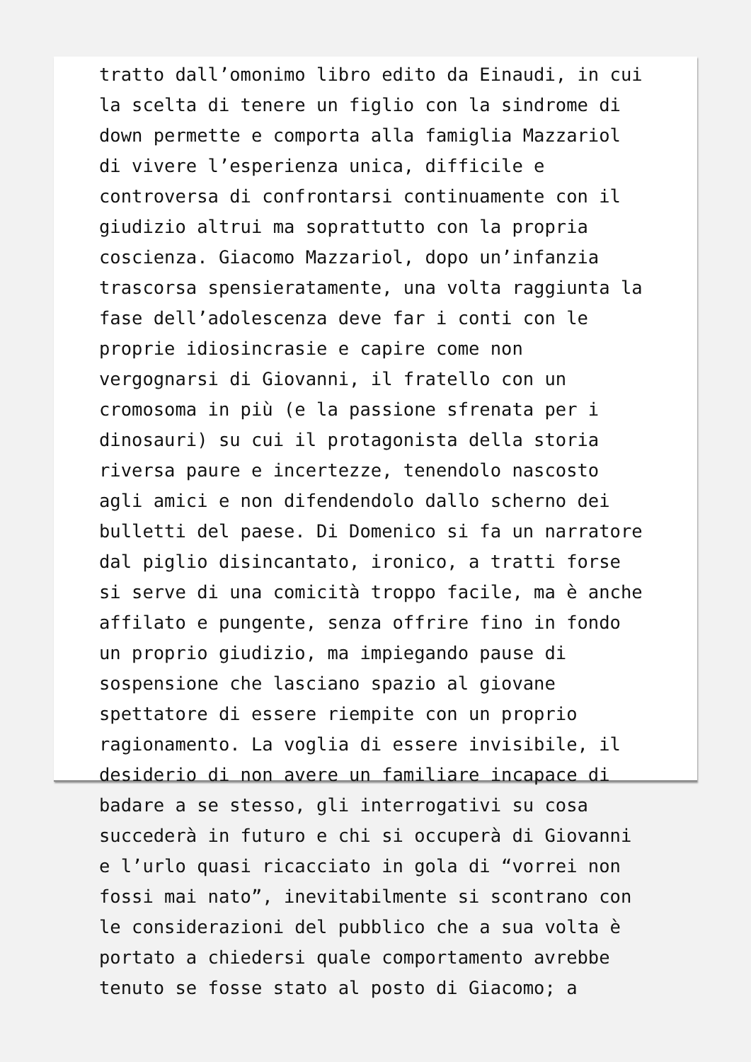tratto dall’omonimo libro edito da Einaudi, in cui la scelta di tenere un figlio con la sindrome di down permette e comporta alla famiglia Mazzariol di vivere l’esperienza unica, difficile e controversa di confrontarsi continuamente con il giudizio altrui ma soprattutto con la propria coscienza. Giacomo Mazzariol, dopo un’infanzia trascorsa spensieratamente, una volta raggiunta la fase dell’adolescenza deve far i conti con le proprie idiosincrasie e capire come non vergognarsi di Giovanni, il fratello con un cromosoma in più (e la passione sfrenata per i dinosauri) su cui il protagonista della storia riversa paure e incertezze, tenendolo nascosto agli amici e non difendendolo dallo scherno dei bulletti del paese. Di Domenico si fa un narratore dal piglio disincantato, ironico, a tratti forse si serve di una comicità troppo facile, ma è anche affilato e pungente, senza offrire fino in fondo un proprio giudizio, ma impiegando pause di sospensione che lasciano spazio al giovane spettatore di essere riempite con un proprio ragionamento. La voglia di essere invisibile, il desiderio di non avere un familiare incapace di badare a se stesso, gli interrogativi su cosa succederà in futuro e chi si occuperà di Giovanni e l’urlo quasi ricacciato in gola di “vorrei non fossi mai nato”, inevitabilmente si scontrano con le considerazioni del pubblico che a sua volta è portato a chiedersi quale comportamento avrebbe tenuto se fosse stato al posto di Giacomo; a